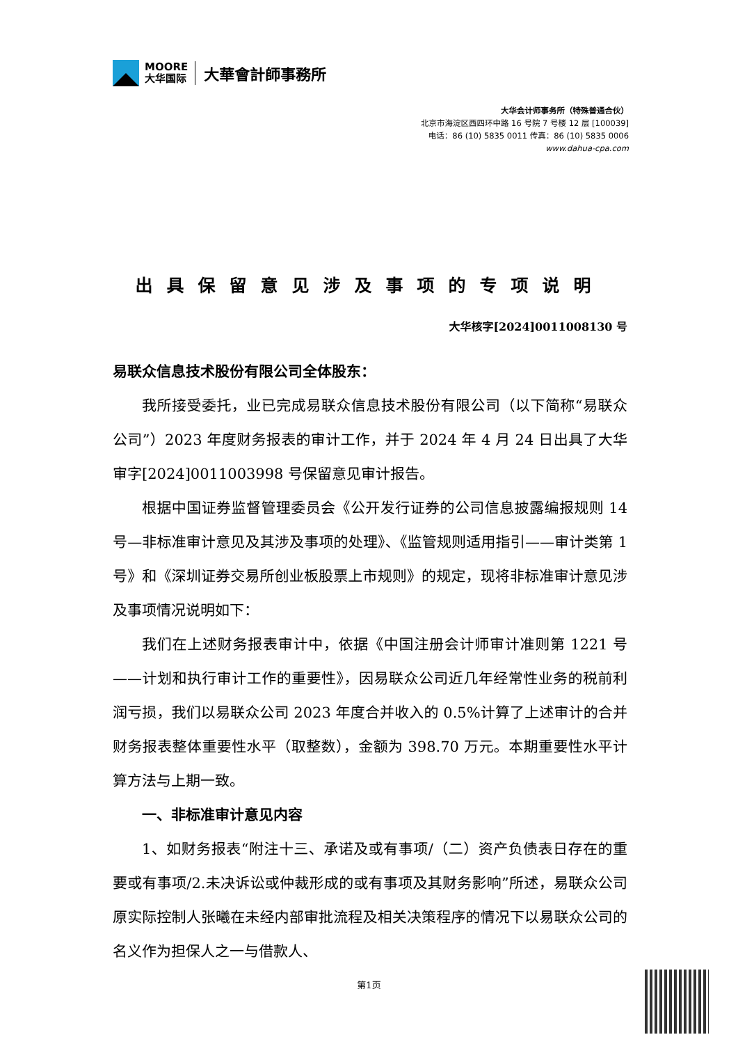MOORE
大华国际
大華會計師事務所
大华会计师事务所（特殊普通合伙）
北京市海淀区西四环中路 16 号院 7 号楼 12 层 [100039]
电话：86 (10) 5835 0011 传真：86 (10) 5835 0006
www.dahua-cpa.com
出具保留意见涉及事项的专项说明
大华核字[2024]0011008130 号
易联众信息技术股份有限公司全体股东：
我所接受委托，业已完成易联众信息技术股份有限公司（以下简称“易联众公司”）2023 年度财务报表的审计工作，并于 2024 年 4 月 24 日出具了大华审字[2024]0011003998 号保留意见审计报告。
根据中国证券监督管理委员会《公开发行证券的公司信息披露编报规则 14 号—非标准审计意见及其涉及事项的处理》、《监管规则适用指引——审计类第 1 号》和《深圳证券交易所创业板股票上市规则》的规定，现将非标准审计意见涉及事项情况说明如下：
我们在上述财务报表审计中，依据《中国注册会计师审计准则第 1221 号——计划和执行审计工作的重要性》，因易联众公司近几年经常性业务的税前利润亏损，我们以易联众公司 2023 年度合并收入的 0.5%计算了上述审计的合并财务报表整体重要性水平（取整数），金额为 398.70 万元。本期重要性水平计算方法与上期一致。
一、非标准审计意见内容
1、如财务报表“附注十三、承诺及或有事项/（二）资产负债表日存在的重要或有事项/2.未决诉讼或仲裁形成的或有事项及其财务影响”所述，易联众公司原实际控制人张曦在未经内部审批流程及相关决策程序的情况下以易联众公司的名义作为担保人之一与借款人、
第1页